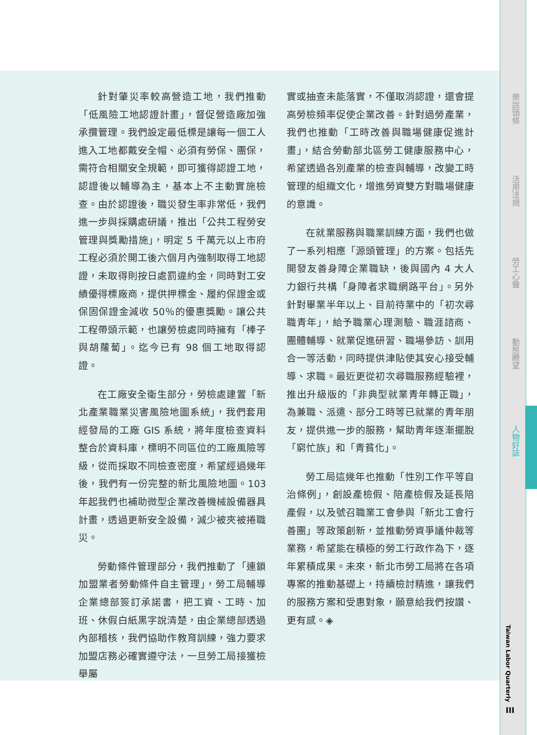針對肇災率較高營造工地，我們推動「低風險工地認證計畫」，督促營造廠加強承攬管理。我們設定最低標是讓每一個工人進入工地都戴安全帽、必須有勞保、團保，需符合相關安全規範，即可獲得認證工地，認證後以輔導為主，基本上不主動實施檢查。由於認證後，職災發生率非常低，我們進一步與採購處研議，推出「公共工程勞安管理與獎勵措施」，明定 5 千萬元以上市府工程必須於開工後六個月內強制取得工地認證，未取得則按日處罰違約金，同時對工安績優得標廠商，提供押標金、履約保證金或保固保證金減收 50％的優惠獎勵。讓公共工程帶頭示範，也讓勞檢處同時擁有「棒子與胡蘿蔔」。迄今已有 98 個工地取得認證。
在工廠安全衛生部分，勞檢處建置「新北產業職業災害風險地圖系統」，我們套用經發局的工廠 GIS 系統，將年度檢查資料整合於資料庫，標明不同區位的工廠風險等級，從而採取不同檢查密度，希望經過幾年後，我們有一份完整的新北風險地圖。103 年起我們也補助微型企業改善機械設備器具計畫，透過更新安全設備，減少被夾被捲職災。
勞動條件管理部分，我們推動了「連鎖加盟業者勞動條件自主管理」，勞工局輔導企業總部簽訂承諾書，把工資、工時、加班、休假白紙黑字說清楚，由企業總部透過內部稽核，我們協助作教育訓練，強力要求加盟店務必確實遵守法，一旦勞工局接獲檢舉屬
實或抽查未能落實，不僅取消認證，還會提高勞檢頻率促使企業改善。針對過勞產業，我們也推動「工時改善與職場健康促進計畫」，結合勞動部北區勞工健康服務中心，希望透過各別產業的檢查與輔導，改變工時管理的組織文化，增進勞資雙方對職場健康的意識。
在就業服務與職業訓練方面，我們也做了一系列相應「源頭管理」的方案。包括先開發友善身障企業職缺，後與國內 4 大人力銀行共構「身障者求職網路平台」。另外針對畢業半年以上、目前待業中的「初次尋職青年」，給予職業心理測驗、職涯諮商、團體輔導、就業促進研習、職場參訪、訓用合一等活動，同時提供津貼使其安心接受輔導、求職。最近更從初次尋職服務經驗裡，推出升級版的「非典型就業青年轉正職」，為兼職、派遣、部分工時等已就業的青年朋友，提供進一步的服務，幫助青年逐漸擺脫「窮忙族」和「青貧化」。
勞工局這幾年也推動「性別工作平等自治條例」，創設產檢假、陪產檢假及延長陪產假，以及號召職業工會參與「新北工會行善團」等政策創新，並推動勞資爭議仲裁等業務，希望能在積極的勞工行政作為下，逐年累積成果。未來，新北市勞工局將在各項專案的推動基礎上，持續檢討精進，讓我們的服務方案和受惠對象，願意給我們按讚、更有感。◈
樂說頭條
活用法規
勞工心聲
動態瞭望
人物好誌
Taiwan Labor Quarterly
III